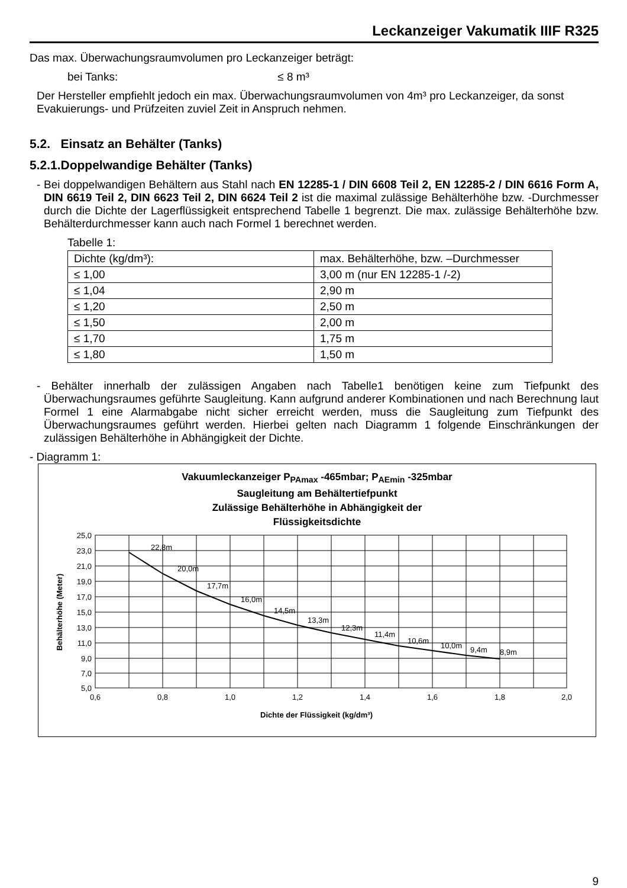Leckanzeiger Vakumatik IIIF R325
Das max. Überwachungsraumvolumen pro Leckanzeiger beträgt:
bei Tanks: ≤ 8 m³
Der Hersteller empfiehlt jedoch ein max. Überwachungsraumvolumen von 4m³ pro Leckanzeiger, da sonst Evakuierungs- und Prüfzeiten zuviel Zeit in Anspruch nehmen.
5.2. Einsatz an Behälter (Tanks)
5.2.1.Doppelwandige Behälter (Tanks)
- Bei doppelwandigen Behältern aus Stahl nach EN 12285-1 / DIN 6608 Teil 2, EN 12285-2 / DIN 6616 Form A, DIN 6619 Teil 2, DIN 6623 Teil 2, DIN 6624 Teil 2 ist die maximal zulässige Behälterhöhe bzw. -Durchmesser durch die Dichte der Lagerflüssigkeit entsprechend Tabelle 1 begrenzt. Die max. zulässige Behälterhöhe bzw. Behälterdurchmesser kann auch nach Formel 1 berechnet werden.
Tabelle 1:
| Dichte (kg/dm³): | max. Behälterhöhe, bzw. –Durchmesser |
| ≤ 1,00 | 3,00 m (nur EN 12285-1 /-2) |
| ≤ 1,04 | 2,90 m |
| ≤ 1,20 | 2,50 m |
| ≤ 1,50 | 2,00 m |
| ≤ 1,70 | 1,75 m |
| ≤ 1,80 | 1,50 m |
- Behälter innerhalb der zulässigen Angaben nach Tabelle1 benötigen keine zum Tiefpunkt des Überwachungsraumes geführte Saugleitung. Kann aufgrund anderer Kombinationen und nach Berechnung laut Formel 1 eine Alarmabgabe nicht sicher erreicht werden, muss die Saugleitung zum Tiefpunkt des Überwachungsraumes geführt werden. Hierbei gelten nach Diagramm 1 folgende Einschränkungen der zulässigen Behälterhöhe in Abhängigkeit der Dichte.
- Diagramm 1:
Vakuumleckanzeiger P<sub>PAmax</sub> -465mbar; P<sub>AEmin</sub> -325mbar
Saugleitung am Behältertiefpunkt
Zulässige Behälterhöhe in Abhängigkeit der
Flüssigkeitsdichte
25,0
23,0
21,0
19,0
17,0
15,0
13,0
11,0
9,0
7,0
5,0
0,6
0,8
1,0
1,2
1,4
1,6
1,8
2,0
22,8m
20,0m
17,7m
16,0m
14,5m
13,3m
12,3m
11,4m
10,6m
10,0m
9,4m
8,9m
Dichte der Flüssigkeit (kg/dm³)
Behälterhöhe (Meter)
9